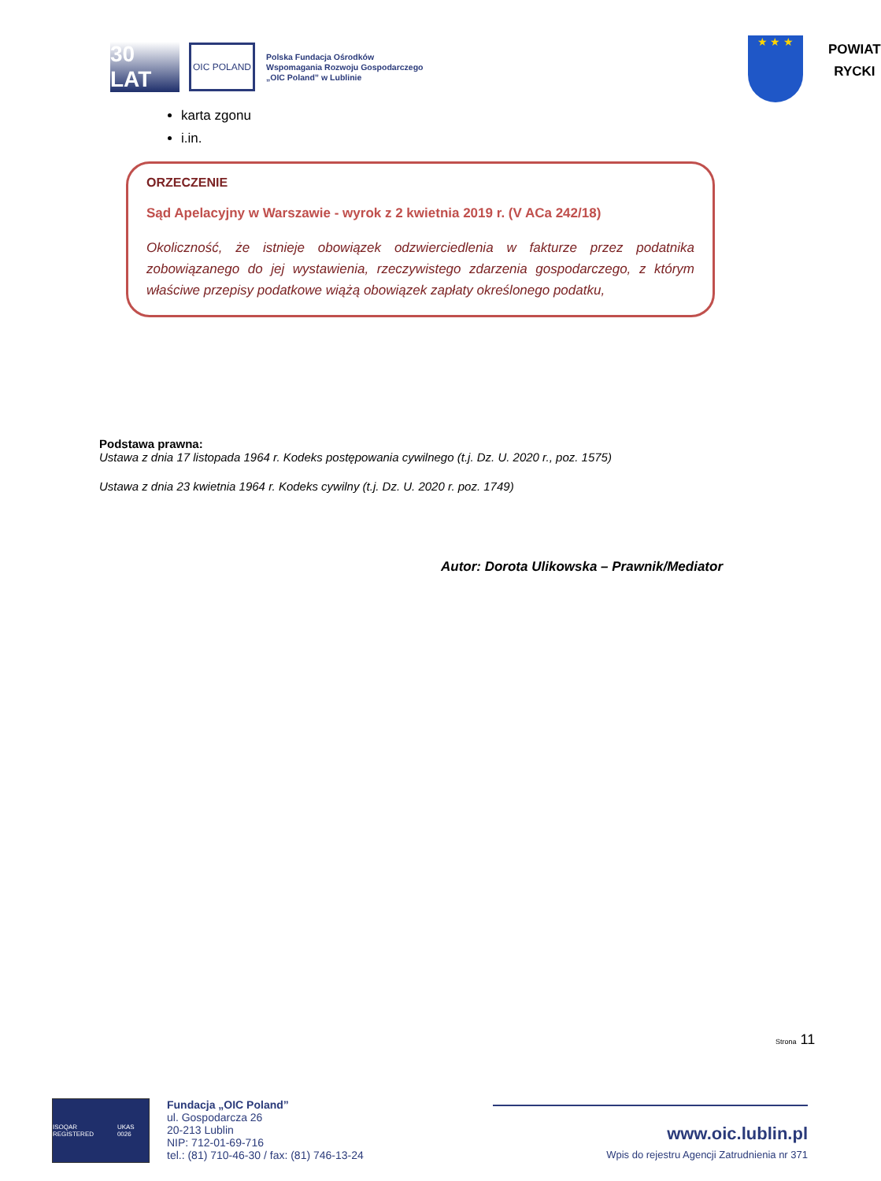30 LAT
OIC POLAND
Polska Fundacja Ośrodków
Wspomagania Rozwoju Gospodarczego
„OIC Poland” w Lublinie
★ ★ ★
POWIAT
RYCKI
karta zgonu
i.in.
ORZECZENIE
Sąd Apelacyjny w Warszawie - wyrok z 2 kwietnia 2019 r. (V ACa 242/18)
Okoliczność, że istnieje obowiązek odzwierciedlenia w fakturze przez podatnika zobowiązanego do jej wystawienia, rzeczywistego zdarzenia gospodarczego, z którym właściwe przepisy podatkowe wiążą obowiązek zapłaty określonego podatku,
Podstawa prawna:
Ustawa z dnia 17 listopada 1964 r. Kodeks postępowania cywilnego (t.j. Dz. U. 2020 r., poz. 1575)
Ustawa z dnia 23 kwietnia 1964 r. Kodeks cywilny (t.j. Dz. U. 2020 r. poz. 1749)
Autor: Dorota Ulikowska – Prawnik/Mediator
Strona 11
ISOQAR REGISTERED UKAS 0026
Fundacja „OIC Poland”
ul. Gospodarcza 26
20-213 Lublin
NIP: 712-01-69-716
tel.: (81) 710-46-30 / fax: (81) 746-13-24
www.oic.lublin.pl
Wpis do rejestru Agencji Zatrudnienia nr 371